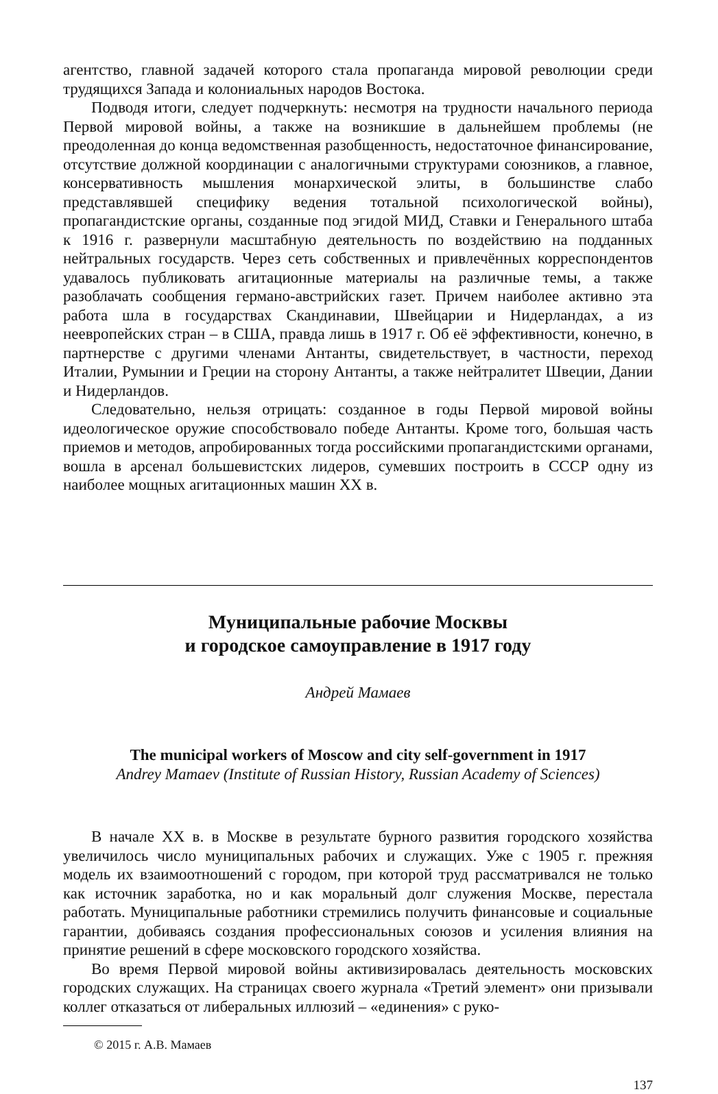агентство, главной задачей которого стала пропаганда мировой революции среди трудящихся Запада и колониальных народов Востока.
Подводя итоги, следует подчеркнуть: несмотря на трудности начального периода Первой мировой войны, а также на возникшие в дальнейшем проблемы (не преодоленная до конца ведомственная разобщенность, недостаточное финансирование, отсутствие должной координации с аналогичными структурами союзников, а главное, консервативность мышления монархической элиты, в большинстве слабо представлявшей специфику ведения тотальной психологической войны), пропагандистские органы, созданные под эгидой МИД, Ставки и Генерального штаба к 1916 г. развернули масштабную деятельность по воздействию на подданных нейтральных государств. Через сеть собственных и привлечённых корреспондентов удавалось публиковать агитационные материалы на различные темы, а также разоблачать сообщения германо-австрийских газет. Причем наиболее активно эта работа шла в государствах Скандинавии, Швейцарии и Нидерландах, а из неевропейских стран – в США, правда лишь в 1917 г. Об её эффективности, конечно, в партнерстве с другими членами Антанты, свидетельствует, в частности, переход Италии, Румынии и Греции на сторону Антанты, а также нейтралитет Швеции, Дании и Нидерландов.
Следовательно, нельзя отрицать: созданное в годы Первой мировой войны идеологическое оружие способствовало победе Антанты. Кроме того, большая часть приемов и методов, апробированных тогда российскими пропагандистскими органами, вошла в арсенал большевистских лидеров, сумевших построить в СССР одну из наиболее мощных агитационных машин XX в.
Муниципальные рабочие Москвы
и городское самоуправление в 1917 году
Андрей Мамаев
The municipal workers of Moscow and city self-government in 1917
Andrey Mamaev (Institute of Russian History, Russian Academy of Sciences)
В начале XX в. в Москве в результате бурного развития городского хозяйства увеличилось число муниципальных рабочих и служащих. Уже с 1905 г. прежняя модель их взаимоотношений с городом, при которой труд рассматривался не только как источник заработка, но и как моральный долг служения Москве, перестала работать. Муниципальные работники стремились получить финансовые и социальные гарантии, добиваясь создания профессиональных союзов и усиления влияния на принятие решений в сфере московского городского хозяйства.
Во время Первой мировой войны активизировалась деятельность московских городских служащих. На страницах своего журнала «Третий элемент» они призывали коллег отказаться от либеральных иллюзий – «единения» с руко-
© 2015 г. А.В. Мамаев
137